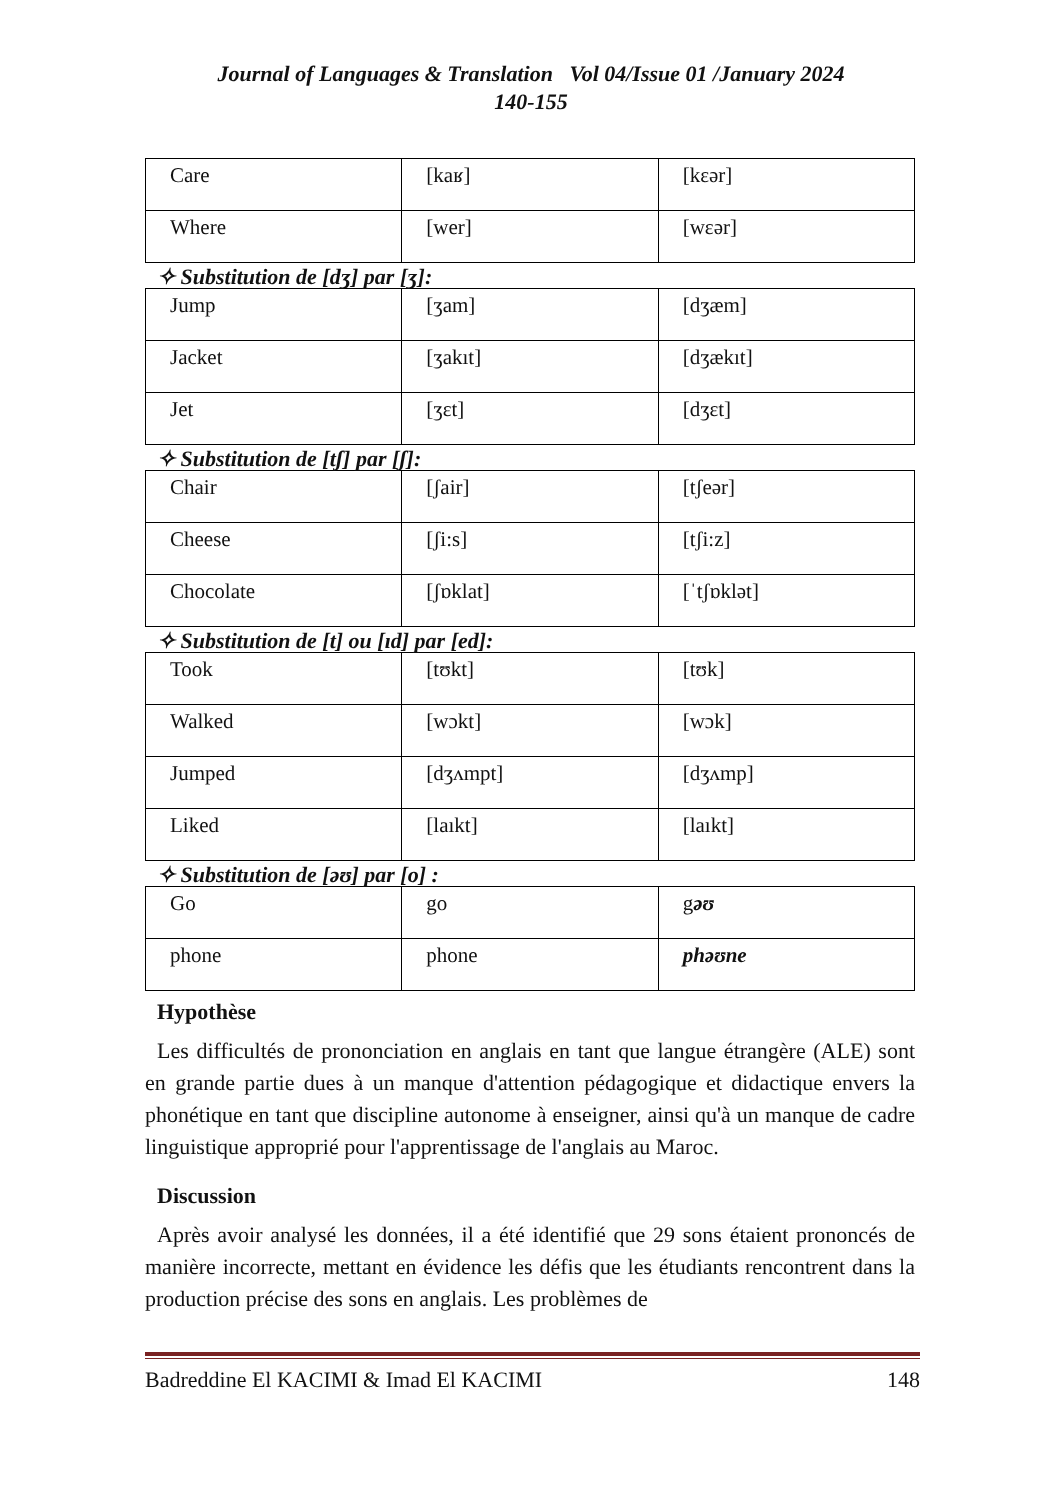Journal of Languages & Translation Vol 04/Issue 01 /January 2024
140-155
| Care | [kaʁ] | [kɛər] |
| Where | [wer] | [wɛər] |
✧ Substitution de [dʒ] par [ʒ]:
| Jump | [ʒam] | [dʒæm] |
| Jacket | [ʒakıt] | [dʒækıt] |
| Jet | [ʒɛt] | [dʒɛt] |
✧ Substitution de [tʃ] par [ʃ]:
| Chair | [ʃair] | [tʃeər] |
| Cheese | [ʃi:s] | [tʃi:z] |
| Chocolate | [ʃɒklat] | [ˈtʃɒklət] |
✧ Substitution de [t] ou [ıd] par [ed]:
| Took | [tʊkt] | [tʊk] |
| Walked | [wɔkt] | [wɔk] |
| Jumped | [dʒʌmpt] | [dʒʌmp] |
| Liked | [laıkt] | [laıkt] |
✧ Substitution de [əʊ] par [o] :
| Go | go | g əʊ |
| phone | phone | phəʊne |
Hypothèse
Les difficultés de prononciation en anglais en tant que langue étrangère (ALE) sont en grande partie dues à un manque d'attention pédagogique et didactique envers la phonétique en tant que discipline autonome à enseigner, ainsi qu'à un manque de cadre linguistique approprié pour l'apprentissage de l'anglais au Maroc.
Discussion
Après avoir analysé les données, il a été identifié que 29 sons étaient prononcés de manière incorrecte, mettant en évidence les défis que les étudiants rencontrent dans la production précise des sons en anglais. Les problèmes de
Badreddine El KACIMI & Imad El KACIMI 148